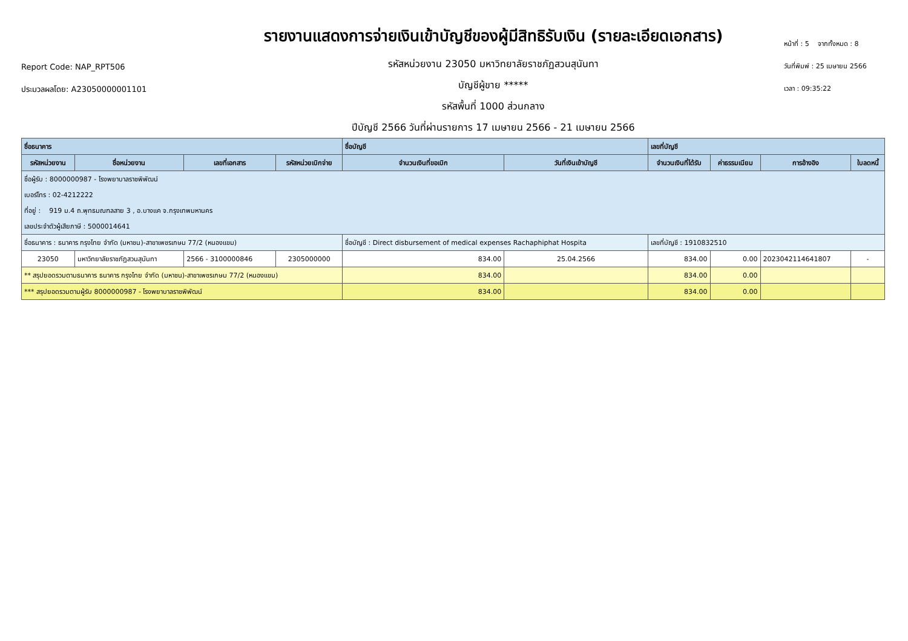Report Code: NAP_RPT506
ประมวลผลโดย: A23050000001101
รายงานแสดงการจ่ายเงินเข้าบัญชีของผู้มีสิทธิรับเงิน (รายละเอียดเอกสาร)
รหัสหน่วยงาน 23050 มหาวิทยาลัยราชภัฏสวนสุนันทา
บัญชีผู้ขาย *****
รหัสพื้นที่ 1000 ส่วนกลาง
ปีบัญชี 2566 วันที่ผ่านรายการ 17 เมษายน 2566 - 21 เมษายน 2566
หน้าที่ : 5 จากทั้งหมด : 8
วันที่พิมพ์ : 25 เมษายน 2566
เวลา : 09:35:22
| ชื่อธนาคาร | | | | ชื่อบัญชี | | เลขที่บัญชี | | | |
| --- | --- | --- | --- | --- | --- | --- | --- | --- | --- |
| รหัสหน่วยงาน | ชื่อหน่วยงาน | เลขที่เอกสาร | รหัสหน่วยเบิกจ่าย | จำนวนเงินที่ขอเบิก | วันที่เงินเข้าบัญชี | จำนวนเงินที่ได้รับ | ค่าธรรมเนียม | การอ้างอิง | ใบลดหนี้ |
| ชื่อผู้รับ : 8000000987 - โรงพยาบาลราชพิพัฒน์ | | | | | | | | | |
| เบอร์โทร : 02-4212222 | | | | | | | | | |
| ที่อยู่ : 919 ม.4 ถ.พุทธมณฑลสาย 3 , อ.บางแค จ.กรุงเทพมหานคร | | | | | | | | | |
| เลขประจำตัวผู้เสียภาษี : 5000014641 | | | | | | | | | |
| ชื่อธนาคาร : ธนาคาร กรุงไทย จำกัด (มหาชน)-สาขาเพชรเกษม 77/2 (หนองแขม) | | | | ชื่อบัญชี : Direct disbursement of medical expenses Rachaphiphat Hospita | | เลขที่บัญชี : 1910832510 | | | |
| 23050 | มหาวิทยาลัยราชภัฏสวนสุนันทา | 2566 - 3100000846 | 2305000000 | 834.00 | 25.04.2566 | 834.00 | 0.00 | 2023042114641807 | - |
| ** สรุปยอดรวมตามธนาคาร ธนาคาร กรุงไทย จำกัด (มหาชน)-สาขาเพชรเกษม 77/2 (หนองแขม) | | | | 834.00 | | 834.00 | 0.00 | | |
| *** สรุปยอดรวมตามผู้รับ 8000000987 - โรงพยาบาลราชพิพัฒน์ | | | | 834.00 | | 834.00 | 0.00 | | |